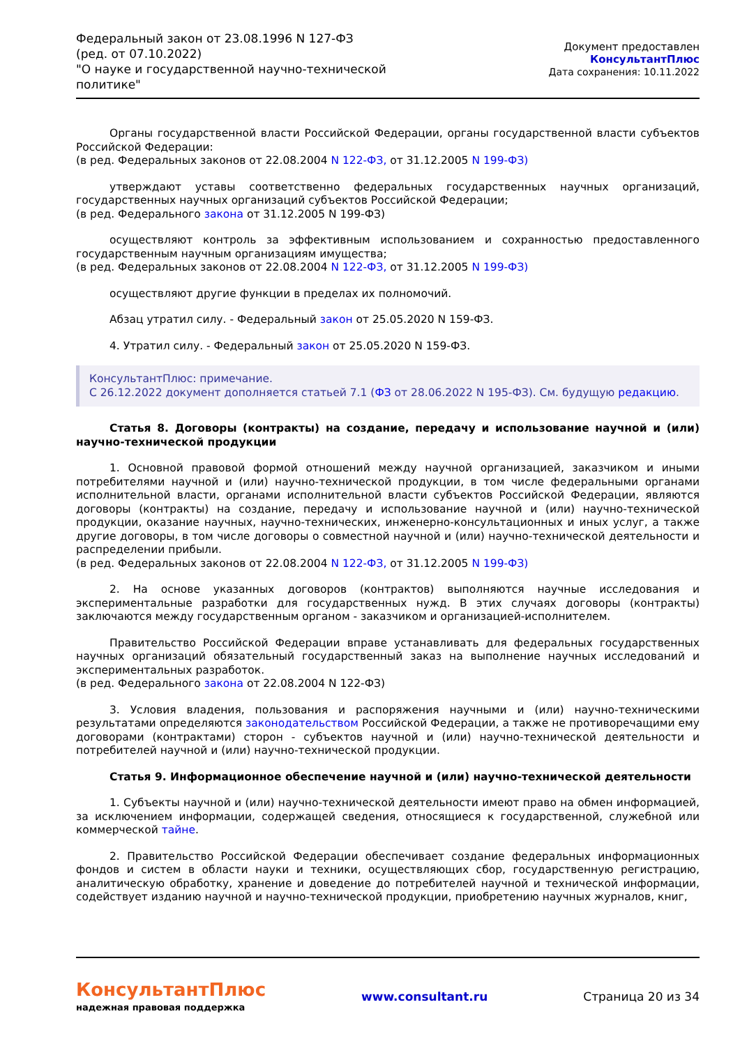Федеральный закон от 23.08.1996 N 127-ФЗ
(ред. от 07.10.2022)
"О науке и государственной научно-технической политике"
Документ предоставлен КонсультантПлюс
Дата сохранения: 10.11.2022
Органы государственной власти Российской Федерации, органы государственной власти субъектов Российской Федерации:
(в ред. Федеральных законов от 22.08.2004 N 122-ФЗ, от 31.12.2005 N 199-ФЗ)
утверждают уставы соответственно федеральных государственных научных организаций, государственных научных организаций субъектов Российской Федерации;
(в ред. Федерального закона от 31.12.2005 N 199-ФЗ)
осуществляют контроль за эффективным использованием и сохранностью предоставленного государственным научным организациям имущества;
(в ред. Федеральных законов от 22.08.2004 N 122-ФЗ, от 31.12.2005 N 199-ФЗ)
осуществляют другие функции в пределах их полномочий.
Абзац утратил силу. - Федеральный закон от 25.05.2020 N 159-ФЗ.
4. Утратил силу. - Федеральный закон от 25.05.2020 N 159-ФЗ.
КонсультантПлюс: примечание.
С 26.12.2022 документ дополняется статьей 7.1 (ФЗ от 28.06.2022 N 195-ФЗ). См. будущую редакцию.
Статья 8. Договоры (контракты) на создание, передачу и использование научной и (или) научно-технической продукции
1. Основной правовой формой отношений между научной организацией, заказчиком и иными потребителями научной и (или) научно-технической продукции, в том числе федеральными органами исполнительной власти, органами исполнительной власти субъектов Российской Федерации, являются договоры (контракты) на создание, передачу и использование научной и (или) научно-технической продукции, оказание научных, научно-технических, инженерно-консультационных и иных услуг, а также другие договоры, в том числе договоры о совместной научной и (или) научно-технической деятельности и распределении прибыли.
(в ред. Федеральных законов от 22.08.2004 N 122-ФЗ, от 31.12.2005 N 199-ФЗ)
2. На основе указанных договоров (контрактов) выполняются научные исследования и экспериментальные разработки для государственных нужд. В этих случаях договоры (контракты) заключаются между государственным органом - заказчиком и организацией-исполнителем.
Правительство Российской Федерации вправе устанавливать для федеральных государственных научных организаций обязательный государственный заказ на выполнение научных исследований и экспериментальных разработок.
(в ред. Федерального закона от 22.08.2004 N 122-ФЗ)
3. Условия владения, пользования и распоряжения научными и (или) научно-техническими результатами определяются законодательством Российской Федерации, а также не противоречащими ему договорами (контрактами) сторон - субъектов научной и (или) научно-технической деятельности и потребителей научной и (или) научно-технической продукции.
Статья 9. Информационное обеспечение научной и (или) научно-технической деятельности
1. Субъекты научной и (или) научно-технической деятельности имеют право на обмен информацией, за исключением информации, содержащей сведения, относящиеся к государственной, служебной или коммерческой тайне.
2. Правительство Российской Федерации обеспечивает создание федеральных информационных фондов и систем в области науки и техники, осуществляющих сбор, государственную регистрацию, аналитическую обработку, хранение и доведение до потребителей научной и технической информации, содействует изданию научной и научно-технической продукции, приобретению научных журналов, книг,
КонсультантПлюс
надежная правовая поддержка
www.consultant.ru Страница 20 из 34